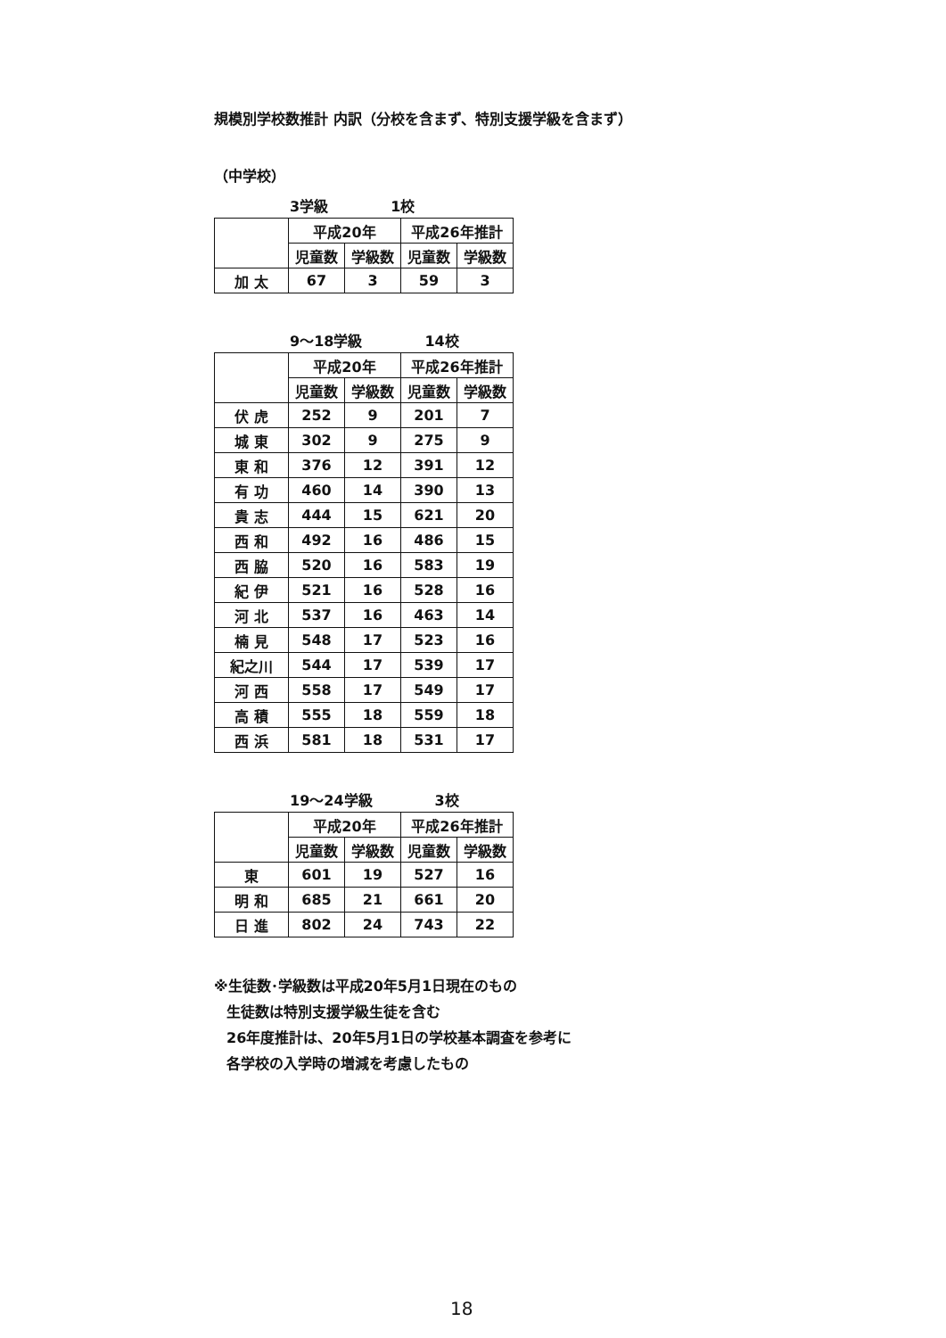規模別学校数推計 内訳（分校を含まず、特別支援学級を含まず）
（中学校）
3学級 1校
| | 平成20年 | | 平成26年推計 | |
| --- | --- | --- | --- | --- |
| | 児童数 | 学級数 | 児童数 | 学級数 |
| 加 太 | 67 | 3 | 59 | 3 |
9～18学級 14校
| | 平成20年 | | 平成26年推計 | |
| --- | --- | --- | --- | --- |
| | 児童数 | 学級数 | 児童数 | 学級数 |
| 伏 虎 | 252 | 9 | 201 | 7 |
| 城 東 | 302 | 9 | 275 | 9 |
| 東 和 | 376 | 12 | 391 | 12 |
| 有 功 | 460 | 14 | 390 | 13 |
| 貴 志 | 444 | 15 | 621 | 20 |
| 西 和 | 492 | 16 | 486 | 15 |
| 西 脇 | 520 | 16 | 583 | 19 |
| 紀 伊 | 521 | 16 | 528 | 16 |
| 河 北 | 537 | 16 | 463 | 14 |
| 楠 見 | 548 | 17 | 523 | 16 |
| 紀之川 | 544 | 17 | 539 | 17 |
| 河 西 | 558 | 17 | 549 | 17 |
| 高 積 | 555 | 18 | 559 | 18 |
| 西 浜 | 581 | 18 | 531 | 17 |
19～24学級 3校
| | 平成20年 | | 平成26年推計 | |
| --- | --- | --- | --- | --- |
| | 児童数 | 学級数 | 児童数 | 学級数 |
| 東 | 601 | 19 | 527 | 16 |
| 明 和 | 685 | 21 | 661 | 20 |
| 日 進 | 802 | 24 | 743 | 22 |
※生徒数･学級数は平成20年5月1日現在のもの
生徒数は特別支援学級生徒を含む
26年度推計は、20年5月1日の学校基本調査を参考に
各学校の入学時の増減を考慮したもの
18